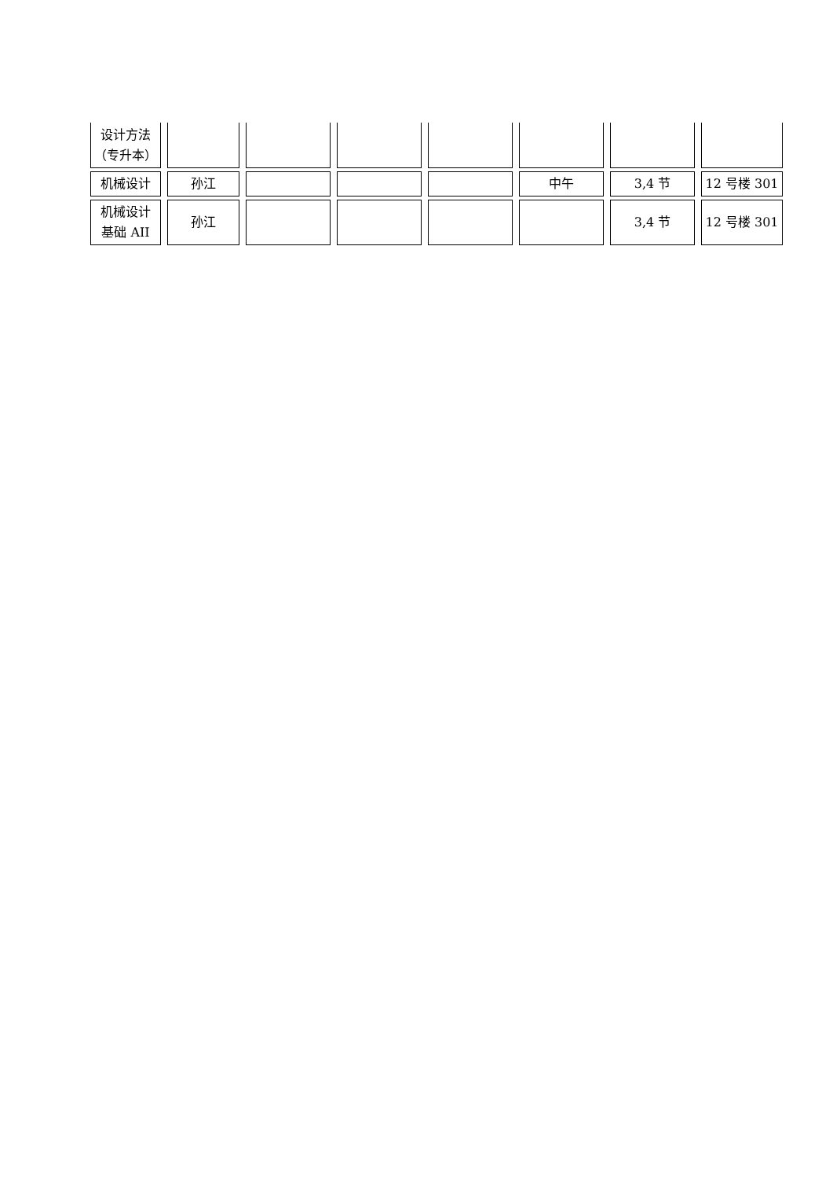| 设计方法 （专升本） | | | | | | | |
| 机械设计 | 孙江 | | | | 中午 | 3,4 节 | 12 号楼 301 |
| 机械设计 基础 AII | 孙江 | | | | | 3,4 节 | 12 号楼 301 |